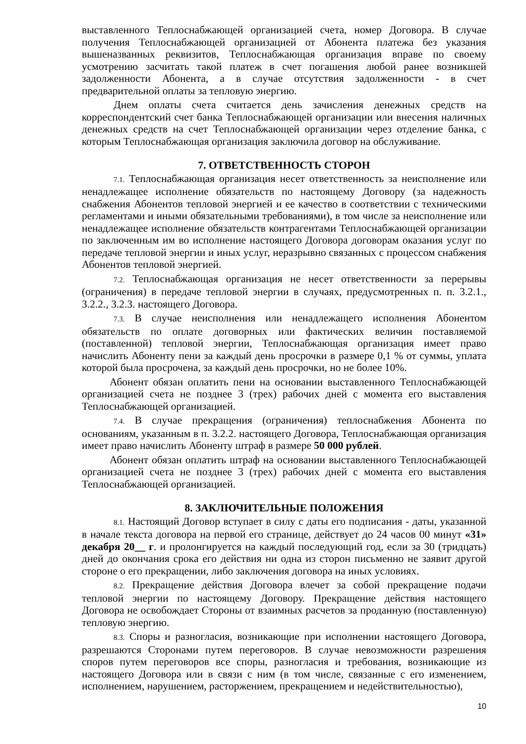выставленного Теплоснабжающей организацией счета, номер Договора. В случае получения Теплоснабжающей организацией от Абонента платежа без указания вышеназванных реквизитов, Теплоснабжающая организация вправе по своему усмотрению засчитать такой платеж в счет погашения любой ранее возникшей задолженности Абонента, а в случае отсутствия задолженности - в счет предварительной оплаты за тепловую энергию.
Днем оплаты счета считается день зачисления денежных средств на корреспондентский счет банка Теплоснабжающей организации или внесения наличных денежных средств на счет Теплоснабжающей организации через отделение банка, с которым Теплоснабжающая организация заключила договор на обслуживание.
7. ОТВЕТСТВЕННОСТЬ СТОРОН
7.1. Теплоснабжающая организация несет ответственность за неисполнение или ненадлежащее исполнение обязательств по настоящему Договору (за надежность снабжения Абонентов тепловой энергией и ее качество в соответствии с техническими регламентами и иными обязательными требованиями), в том числе за неисполнение или ненадлежащее исполнение обязательств контрагентами Теплоснабжающей организации по заключенным им во исполнение настоящего Договора договорам оказания услуг по передаче тепловой энергии и иных услуг, неразрывно связанных с процессом снабжения Абонентов тепловой энергией.
7.2. Теплоснабжающая организация не несет ответственности за перерывы (ограничения) в передаче тепловой энергии в случаях, предусмотренных п. п. 3.2.1., 3.2.2., 3.2.3. настоящего Договора.
7.3. В случае неисполнения или ненадлежащего исполнения Абонентом обязательств по оплате договорных или фактических величин поставляемой (поставленной) тепловой энергии, Теплоснабжающая организация имеет право начислить Абоненту пени за каждый день просрочки в размере 0,1 % от суммы, уплата которой была просрочена, за каждый день просрочки, но не более 10%.
Абонент обязан оплатить пени на основании выставленного Теплоснабжающей организацией счета не позднее 3 (трех) рабочих дней с момента его выставления Теплоснабжающей организацией.
7.4. В случае прекращения (ограничения) теплоснабжения Абонента по основаниям, указанным в п. 3.2.2. настоящего Договора, Теплоснабжающая организация имеет право начислить Абоненту штраф в размере 50 000 рублей.
Абонент обязан оплатить штраф на основании выставленного Теплоснабжающей организацией счета не позднее 3 (трех) рабочих дней с момента его выставления Теплоснабжающей организацией.
8. ЗАКЛЮЧИТЕЛЬНЫЕ ПОЛОЖЕНИЯ
8.1. Настоящий Договор вступает в силу с даты его подписания - даты, указанной в начале текста договора на первой его странице, действует до 24 часов 00 минут «31» декабря 20__ г. и пролонгируется на каждый последующий год, если за 30 (тридцать) дней до окончания срока его действия ни одна из сторон письменно не заявит другой стороне о его прекращении, либо заключения договора на иных условиях.
8.2. Прекращение действия Договора влечет за собой прекращение подачи тепловой энергии по настоящему Договору. Прекращение действия настоящего Договора не освобождает Стороны от взаимных расчетов за проданную (поставленную) тепловую энергию.
8.3. Споры и разногласия, возникающие при исполнении настоящего Договора, разрешаются Сторонами путем переговоров. В случае невозможности разрешения споров путем переговоров все споры, разногласия и требования, возникающие из настоящего Договора или в связи с ним (в том числе, связанные с его изменением, исполнением, нарушением, расторжением, прекращением и недействительностью),
10